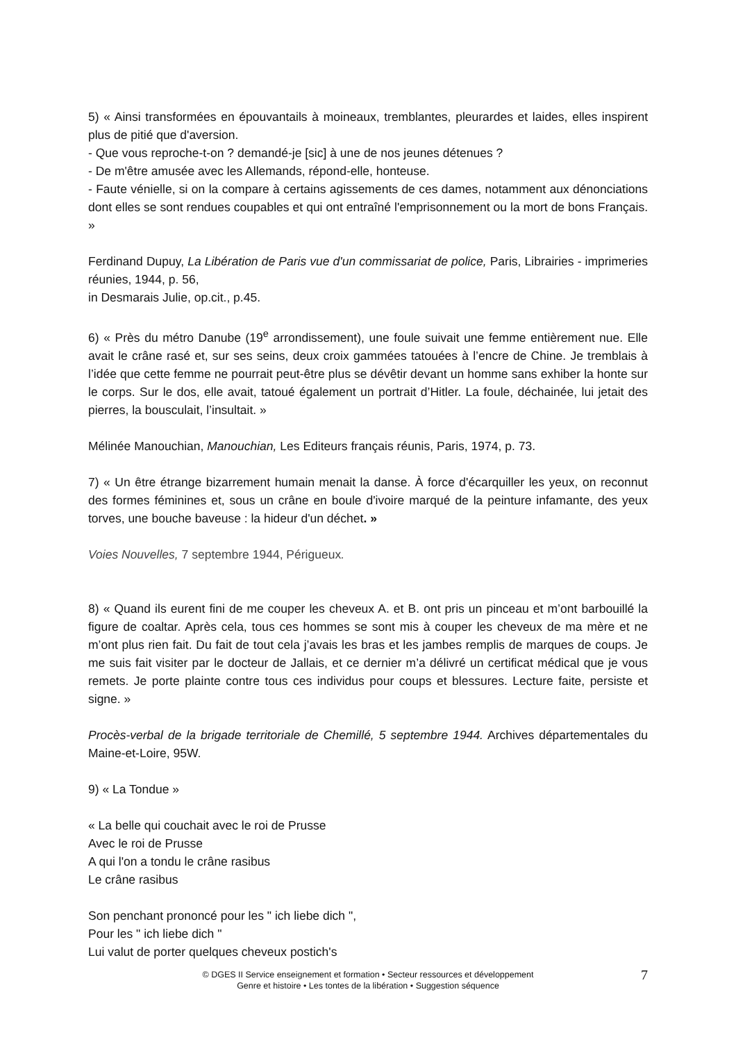5) « Ainsi transformées en épouvantails à moineaux, tremblantes, pleurardes et laides, elles inspirent plus de pitié que d'aversion.
- Que vous reproche-t-on ? demandé-je [sic] à une de nos jeunes détenues ?
- De m'être amusée avec les Allemands, répond-elle, honteuse.
- Faute vénielle, si on la compare à certains agissements de ces dames, notamment aux dénonciations dont elles se sont rendues coupables et qui ont entraîné l'emprisonnement ou la mort de bons Français. »
Ferdinand Dupuy, La Libération de Paris vue d'un commissariat de police, Paris, Librairies - imprimeries réunies, 1944, p. 56,
in Desmarais Julie, op.cit., p.45.
6) « Près du métro Danube (19<sup>e</sup> arrondissement), une foule suivait une femme entièrement nue. Elle avait le crâne rasé et, sur ses seins, deux croix gammées tatouées à l’encre de Chine. Je tremblais à l’idée que cette femme ne pourrait peut-être plus se dévêtir devant un homme sans exhiber la honte sur le corps. Sur le dos, elle avait, tatoué également un portrait d’Hitler. La foule, déchainée, lui jetait des pierres, la bousculait, l’insultait. »
Mélinée Manouchian, Manouchian, Les Editeurs français réunis, Paris, 1974, p. 73.
7) « Un être étrange bizarrement humain menait la danse. À force d'écarquiller les yeux, on reconnut des formes féminines et, sous un crâne en boule d'ivoire marqué de la peinture infamante, des yeux torves, une bouche baveuse : la hideur d'un déchet. »
Voies Nouvelles, 7 septembre 1944, Périgueux.
8) « Quand ils eurent fini de me couper les cheveux A. et B. ont pris un pinceau et m’ont barbouillé la figure de coaltar. Après cela, tous ces hommes se sont mis à couper les cheveux de ma mère et ne m’ont plus rien fait. Du fait de tout cela j’avais les bras et les jambes remplis de marques de coups. Je me suis fait visiter par le docteur de Jallais, et ce dernier m’a délivré un certificat médical que je vous remets. Je porte plainte contre tous ces individus pour coups et blessures. Lecture faite, persiste et signe. »
Procès-verbal de la brigade territoriale de Chemillé, 5 septembre 1944. Archives départementales du Maine-et-Loire, 95W.
9) « La Tondue »
« La belle qui couchait avec le roi de Prusse
Avec le roi de Prusse
A qui l'on a tondu le crâne rasibus
Le crâne rasibus
Son penchant prononcé pour les " ich liebe dich ",
Pour les " ich liebe dich "
Lui valut de porter quelques cheveux postich's
7 © DGES II Service enseignement et formation • Secteur ressources et développement
Genre et histoire • Les tontes de la libération • Suggestion séquence